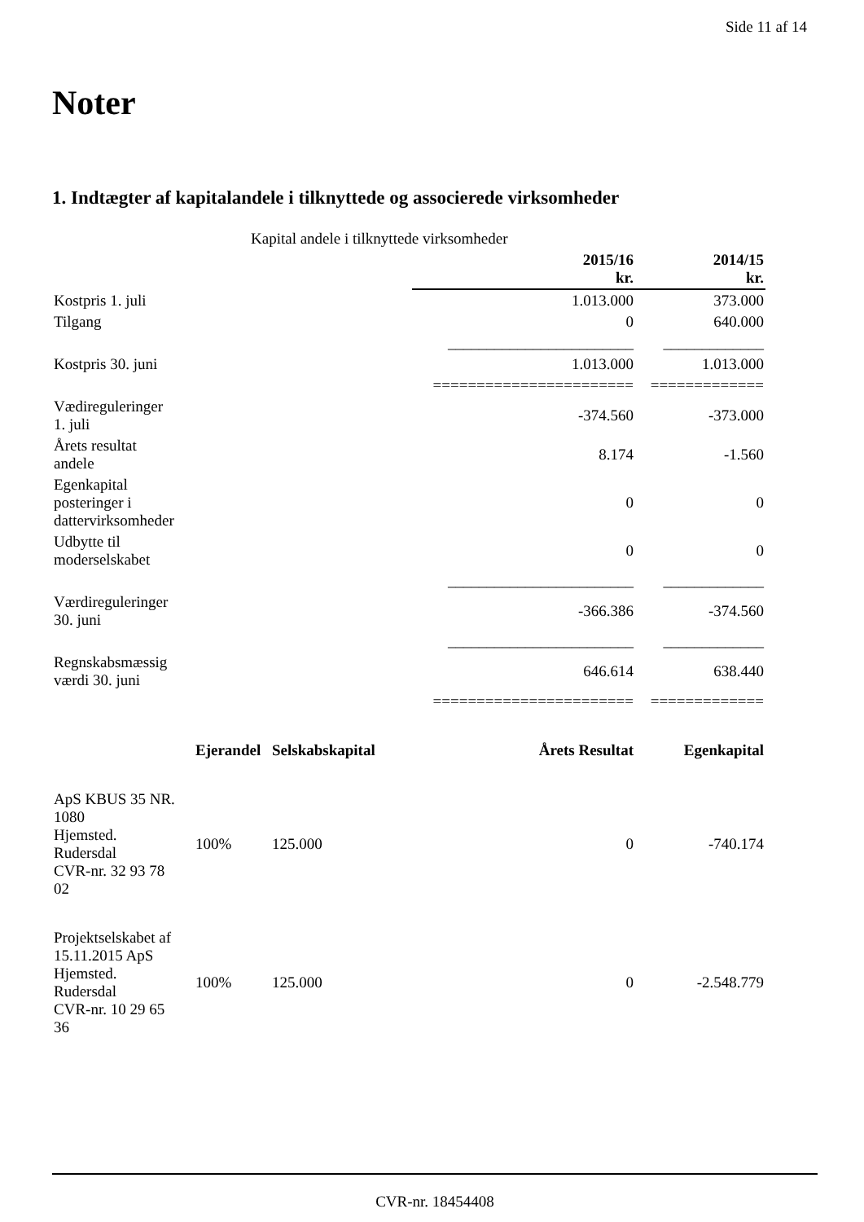Side 11 af 14
Noter
1. Indtægter af kapitalandele i tilknyttede og associerede virksomheder
| Kapital andele i tilknyttede virksomheder | | | | |
| | | | 2015/16 kr. | 2014/15 kr. |
| Kostpris 1. juli | | | 1.013.000 | 373.000 |
| Tilgang | | | 0 | 640.000 |
| | | | ________________________ | _____________ |
| Kostpris 30. juni | | | 1.013.000 | 1.013.000 |
| | | | ======================= | ============= |
| Vædireguleringer 1. juli | | | -374.560 | -373.000 |
| Årets resultat andele | | | 8.174 | -1.560 |
| Egenkapital posteringer i dattervirksomheder | | | 0 | 0 |
| Udbytte til moderselskabet | | | 0 | 0 |
| | | | ________________________ | _____________ |
| Værdireguleringer 30. juni | | | -366.386 | -374.560 |
| | | | ________________________ | _____________ |
| Regnskabsmæssig værdi 30. juni | | | 646.614 | 638.440 |
| | | | ======================= | ============= |
| | Ejerandel | Selskabskapital | Årets Resultat | Egenkapital |
| ApS KBUS 35 NR. 1080 Hjemsted. Rudersdal CVR-nr. 32 93 78 02 | 100% | 125.000 | 0 | -740.174 |
| Projektselskabet af 15.11.2015 ApS Hjemsted. Rudersdal CVR-nr. 10 29 65 36 | 100% | 125.000 | 0 | -2.548.779 |
CVR-nr. 18454408